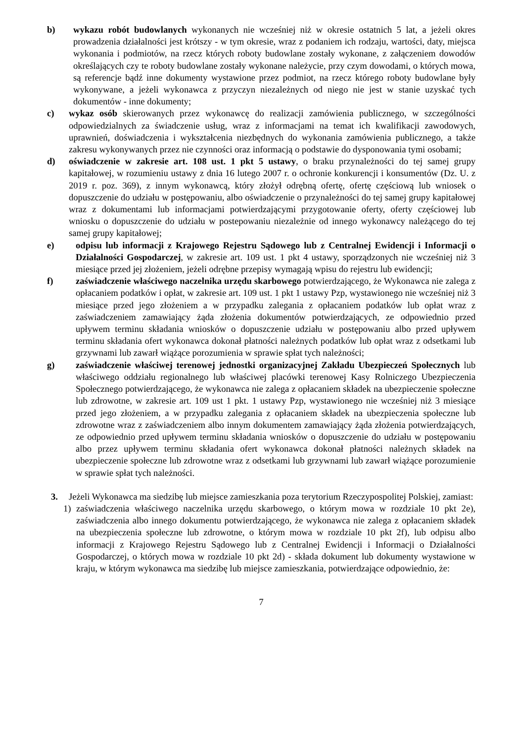b) wykazu robót budowlanych wykonanych nie wcześniej niż w okresie ostatnich 5 lat, a jeżeli okres prowadzenia działalności jest krótszy - w tym okresie, wraz z podaniem ich rodzaju, wartości, daty, miejsca wykonania i podmiotów, na rzecz których roboty budowlane zostały wykonane, z załączeniem dowodów określających czy te roboty budowlane zostały wykonane należycie, przy czym dowodami, o których mowa, są referencje bądź inne dokumenty wystawione przez podmiot, na rzecz którego roboty budowlane były wykonywane, a jeżeli wykonawca z przyczyn niezależnych od niego nie jest w stanie uzyskać tych dokumentów - inne dokumenty;
c) wykaz osób skierowanych przez wykonawcę do realizacji zamówienia publicznego, w szczególności odpowiedzialnych za świadczenie usług, wraz z informacjami na temat ich kwalifikacji zawodowych, uprawnień, doświadczenia i wykształcenia niezbędnych do wykonania zamówienia publicznego, a także zakresu wykonywanych przez nie czynności oraz informacją o podstawie do dysponowania tymi osobami;
d) oświadczenie w zakresie art. 108 ust. 1 pkt 5 ustawy, o braku przynależności do tej samej grupy kapitałowej, w rozumieniu ustawy z dnia 16 lutego 2007 r. o ochronie konkurencji i konsumentów (Dz. U. z 2019 r. poz. 369), z innym wykonawcą, który złożył odrębną ofertę, ofertę częściową lub wniosek o dopuszczenie do udziału w postępowaniu, albo oświadczenie o przynależności do tej samej grupy kapitałowej wraz z dokumentami lub informacjami potwierdzającymi przygotowanie oferty, oferty częściowej lub wniosku o dopuszczenie do udziału w postepowaniu niezależnie od innego wykonawcy należącego do tej samej grupy kapitałowej;
e) odpisu lub informacji z Krajowego Rejestru Sądowego lub z Centralnej Ewidencji i Informacji o Działalności Gospodarczej, w zakresie art. 109 ust. 1 pkt 4 ustawy, sporządzonych nie wcześniej niż 3 miesiące przed jej złożeniem, jeżeli odrębne przepisy wymagają wpisu do rejestru lub ewidencji;
f) zaświadczenie właściwego naczelnika urzędu skarbowego potwierdzającego, że Wykonawca nie zalega z opłacaniem podatków i opłat, w zakresie art. 109 ust. 1 pkt 1 ustawy Pzp, wystawionego nie wcześniej niż 3 miesiące przed jego złożeniem a w przypadku zalegania z opłacaniem podatków lub opłat wraz z zaświadczeniem zamawiający żąda złożenia dokumentów potwierdzających, ze odpowiednio przed upływem terminu składania wniosków o dopuszczenie udziału w postępowaniu albo przed upływem terminu składania ofert wykonawca dokonał płatności należnych podatków lub opłat wraz z odsetkami lub grzywnami lub zawarł wiążące porozumienia w sprawie spłat tych należności;
g) zaświadczenie właściwej terenowej jednostki organizacyjnej Zakładu Ubezpieczeń Społecznych lub właściwego oddziału regionalnego lub właściwej placówki terenowej Kasy Rolniczego Ubezpieczenia Społecznego potwierdzającego, że wykonawca nie zalega z opłacaniem składek na ubezpieczenie społeczne lub zdrowotne, w zakresie art. 109 ust 1 pkt. 1 ustawy Pzp, wystawionego nie wcześniej niż 3 miesiące przed jego złożeniem, a w przypadku zalegania z opłacaniem składek na ubezpieczenia społeczne lub zdrowotne wraz z zaświadczeniem albo innym dokumentem zamawiający żąda złożenia potwierdzających, ze odpowiednio przed upływem terminu składania wniosków o dopuszczenie do udziału w postępowaniu albo przez upływem terminu składania ofert wykonawca dokonał płatności należnych składek na ubezpieczenie społeczne lub zdrowotne wraz z odsetkami lub grzywnami lub zawarł wiążące porozumienie w sprawie spłat tych należności.
3. Jeżeli Wykonawca ma siedzibę lub miejsce zamieszkania poza terytorium Rzeczypospolitej Polskiej, zamiast:
1) zaświadczenia właściwego naczelnika urzędu skarbowego, o którym mowa w rozdziale 10 pkt 2e), zaświadczenia albo innego dokumentu potwierdzającego, że wykonawca nie zalega z opłacaniem składek na ubezpieczenia społeczne lub zdrowotne, o którym mowa w rozdziale 10 pkt 2f), lub odpisu albo informacji z Krajowego Rejestru Sądowego lub z Centralnej Ewidencji i Informacji o Działalności Gospodarczej, o których mowa w rozdziale 10 pkt 2d) - składa dokument lub dokumenty wystawione w kraju, w którym wykonawca ma siedzibę lub miejsce zamieszkania, potwierdzające odpowiednio, że:
7